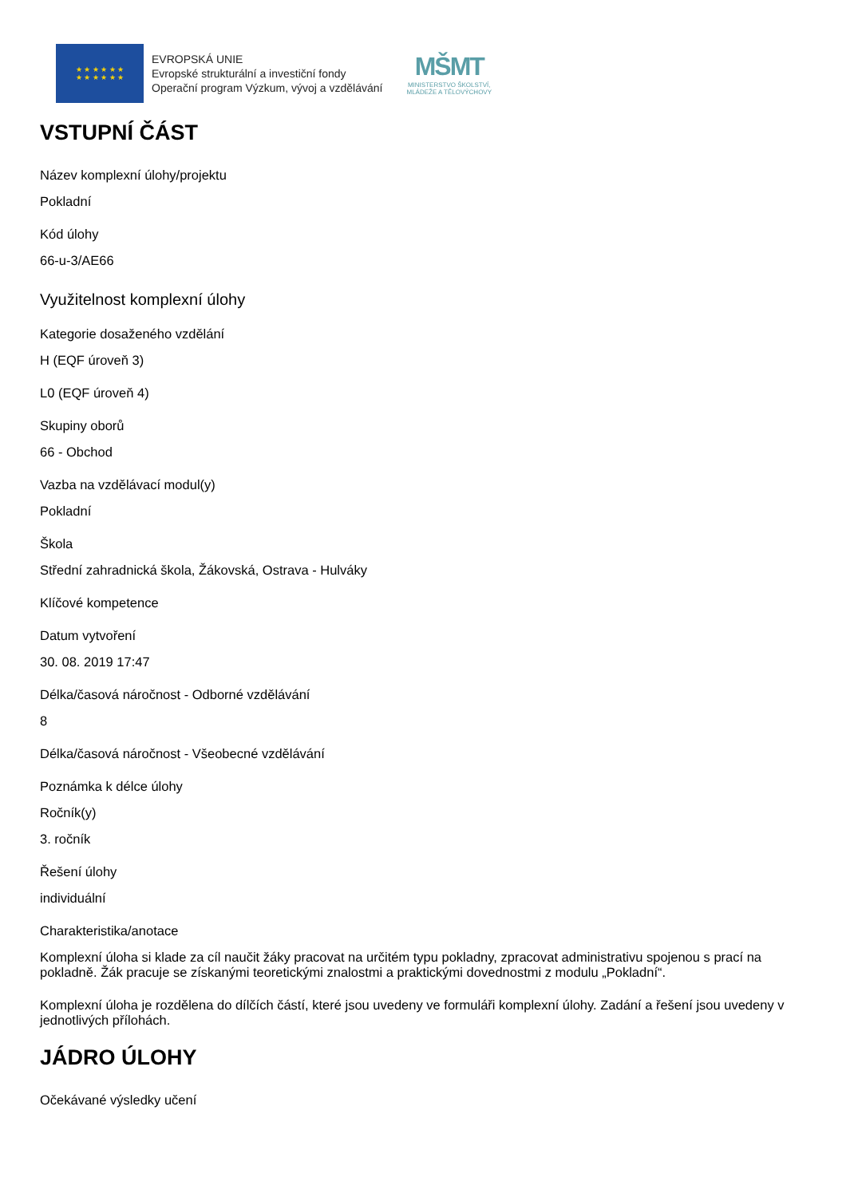★ ★ ★ ★ ★ ★
★ ★ ★ ★ ★ ★
EVROPSKÁ UNIE
Evropské strukturální a investiční fondy
Operační program Výzkum, vývoj a vzdělávání
MŠMT
MINISTERSTVO ŠKOLSTVÍ,
MLÁDEŽE A TĚLOVÝCHOVY
VSTUPNÍ ČÁST
Název komplexní úlohy/projektu
Pokladní
Kód úlohy
66-u-3/AE66
Využitelnost komplexní úlohy
Kategorie dosaženého vzdělání
H (EQF úroveň 3)
L0 (EQF úroveň 4)
Skupiny oborů
66 - Obchod
Vazba na vzdělávací modul(y)
Pokladní
Škola
Střední zahradnická škola, Žákovská, Ostrava - Hulváky
Klíčové kompetence
Datum vytvoření
30. 08. 2019 17:47
Délka/časová náročnost - Odborné vzdělávání
8
Délka/časová náročnost - Všeobecné vzdělávání
Poznámka k délce úlohy
Ročník(y)
3. ročník
Řešení úlohy
individuální
Charakteristika/anotace
Komplexní úloha si klade za cíl naučit žáky pracovat na určitém typu pokladny, zpracovat administrativu spojenou s prací na pokladně. Žák pracuje se získanými teoretickými znalostmi a praktickými dovednostmi z modulu „Pokladní“.
Komplexní úloha je rozdělena do dílčích částí, které jsou uvedeny ve formuláři komplexní úlohy. Zadání a řešení jsou uvedeny v jednotlivých přílohách.
JÁDRO ÚLOHY
Očekávané výsledky učení